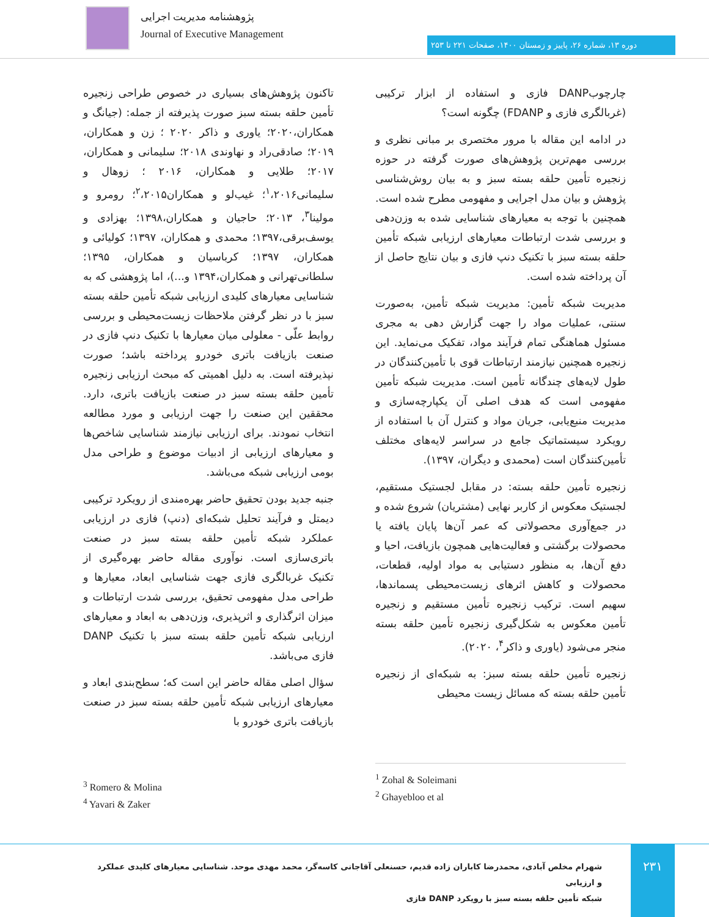پژوهشنامه مدیریت اجرایی
Journal of Executive Management
دوره ۱۳، شماره ۲۶، پاییز و زمستان ۱۴۰۰، صفحات ۲۲۱ تا ۲۵۳
تاکنون پژوهش‌های بسیاری در خصوص طراحی زنجیره تأمین حلقه بسته سبز صورت پذیرفته از جمله: (جیانگ و همکاران،۲۰۲۰؛ یاوری و ذاکر ۲۰۲۰ ؛ زن و همکاران، ۲۰۱۹؛ صادقی‌راد و نهاوندی ۲۰۱۸؛ سلیمانی و همکاران، ۲۰۱۷؛ طلایی و همکاران، ۲۰۱۶ ؛ زوهال و سلیمانی<sup>۱</sup>،۲۰۱۶؛ غیب‌لو و همکاران<sup>۲</sup>،۲۰۱۵؛ رومرو و مولینا<sup>۳</sup>، ۲۰۱۳؛ حاجیان و همکاران،۱۳۹۸؛ بهزادی و یوسف‌برقی،۱۳۹۷؛ محمدی و همکاران، ۱۳۹۷؛ کولیائی و همکاران، ۱۳۹۷؛ کرباسیان و همکاران، ۱۳۹۵؛ سلطانی‌تهرانی و همکاران،۱۳۹۴ و...)، اما پژوهشی که به شناسایی معیارهای کلیدی ارزیابی شبکه تأمین حلقه بسته سبز با در نظر گرفتن ملاحظات زیست‌محیطی و بررسی روابط علّی - معلولی میان معیارها با تکنیک دنپ فازی در صنعت بازیافت باتری خودرو پرداخته باشد؛ صورت نپذیرفته است. به دلیل اهمیتی که مبحث ارزیابی زنجیره تأمین حلقه بسته سبز در صنعت بازیافت باتری، دارد. محققین این صنعت را جهت ارزیابی و مورد مطالعه انتخاب نمودند. برای ارزیابی نیازمند شناسایی شاخص‌ها و معیارهای ارزیابی از ادبیات موضوع و طراحی مدل بومی ارزیابی شبکه می‌باشد.
جنبه جدید بودن تحقیق حاضر بهره‌مندی از رویکرد ترکیبی دیمتل و فرآیند تحلیل شبکه‌ای (دنپ) فازی در ارزیابی عملکرد شبکه تأمین حلقه بسته سبز در صنعت باتری‌سازی است. نوآوری مقاله حاضر بهره‌گیری از تکنیک غربالگری فازی جهت شناسایی ابعاد، معیارها و طراحی مدل مفهومی تحقیق، بررسی شدت ارتباطات و میزان اثرگذاری و اثرپذیری، وزن‌دهی به ابعاد و معیارهای ارزیابی شبکه تأمین حلقه بسته سبز با تکنیک DANP فازی می‌باشد.
سؤال اصلی مقاله حاضر این است که؛ سطح‌بندی ابعاد و معیارهای ارزیابی شبکه تأمین حلقه بسته سبز در صنعت بازیافت باتری خودرو با
چارچوبDANP فازی و استفاده از ابزار ترکیبی (غربالگری فازی و FDANP) چگونه است؟
در ادامه این مقاله با مرور مختصری بر مبانی نظری و بررسی مهم‌ترین پژوهش‌های صورت گرفته در حوزه زنجیره تأمین حلقه بسته سبز و به بیان روش‌شناسی پژوهش و بیان مدل اجرایی و مفهومی مطرح شده است. همچنین با توجه به معیارهای شناسایی شده به وزن‌دهی و بررسی شدت ارتباطات معیارهای ارزیابی شبکه تأمین حلقه بسته سبز با تکنیک دنپ فازی و بیان نتایج حاصل از آن پرداخته شده است.
مدیریت شبکه تأمین: مدیریت شبکه تأمین، به‌صورت سنتی، عملیات مواد را جهت گزارش دهی به مجری مسئول هماهنگی تمام فرآیند مواد، تفکیک می‌نماید. این زنجیره همچنین نیازمند ارتباطات قوی با تأمین‌کنندگان در طول لایه‌های چندگانه تأمین است. مدیریت شبکه تأمین مفهومی است که هدف اصلی آن یکپارچه‌سازی و مدیریت منبع‌یابی، جریان مواد و کنترل آن با استفاده از رویکرد سیستماتیک جامع در سراسر لایه‌های مختلف تأمین‌کنندگان است (محمدی و دیگران، ۱۳۹۷).
زنجیره تأمین حلقه بسته: در مقابل لجستیک مستقیم، لجستیک معکوس از کاربر نهایی (مشتریان) شروع شده و در جمع‌آوری محصولاتی که عمر آن‌ها پایان یافته یا محصولات برگشتی و فعالیت‌هایی همچون بازیافت، احیا و دفع آن‌ها، به منظور دستیابی به مواد اولیه، قطعات، محصولات و کاهش اثرهای زیست‌محیطی پسماندها، سهیم است. ترکیب زنجیره تأمین مستقیم و زنجیره تأمین معکوس به شکل‌گیری زنجیره تأمین حلقه بسته منجر می‌شود (یاوری و ذاکر<sup>۴</sup>، ۲۰۲۰).
زنجیره تأمین حلقه بسته سبز: به شبکه‌ای از زنجیره تأمین حلقه بسته که مسائل زیست محیطی
<sup>1</sup> Zohal & Soleimani
<sup>2</sup> Ghayebloo et al
<sup>3</sup> Romero & Molina
<sup>4</sup> Yavari & Zaker
۲۳۱
شهرام مخلص آبادی، محمدرضا کاباران زاده قدیم، حسنعلی آقاجانی کاسه‌گر، محمد مهدی موحد. شناسایی معیارهای کلیدی عملکرد و ارزیابی
شبکه تأمین حلقه بسته سبز با رویکرد DANP فازی